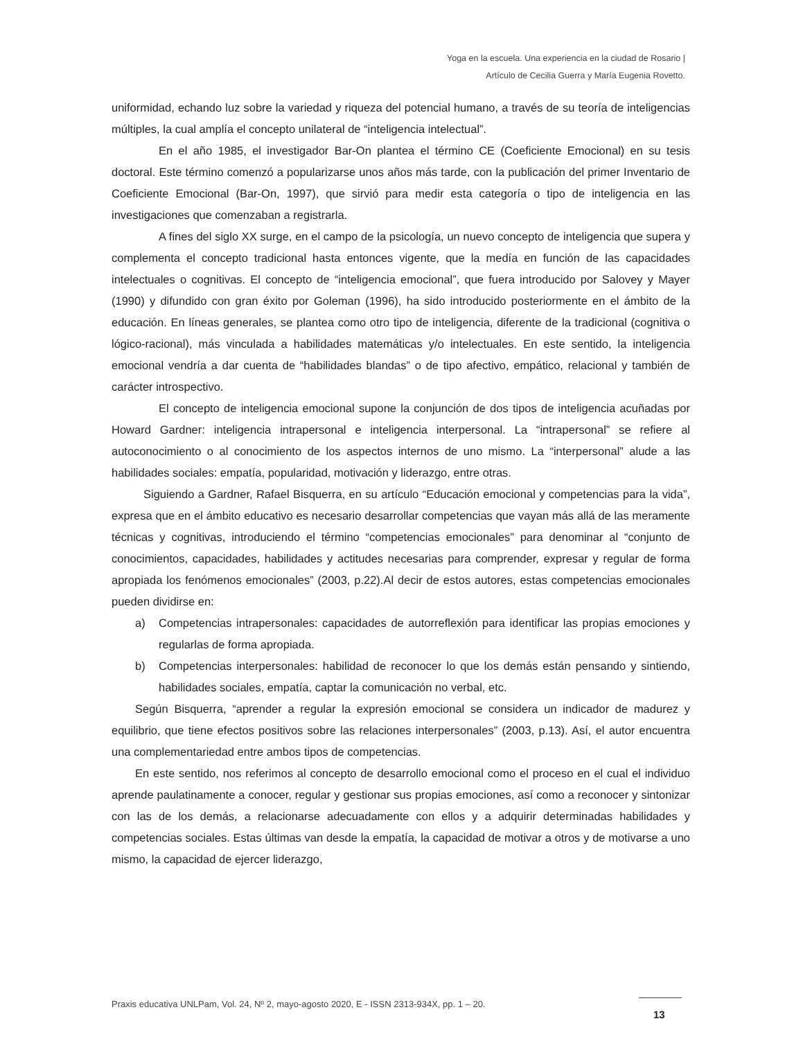Yoga en la escuela. Una experiencia en la ciudad de Rosario |
Artículo de Cecilia Guerra y María Eugenia Rovetto.
uniformidad, echando luz sobre la variedad y riqueza del potencial humano, a través de su teoría de inteligencias múltiples, la cual amplía el concepto unilateral de “inteligencia intelectual”.
En el año 1985, el investigador Bar-On plantea el término CE (Coeficiente Emocional) en su tesis doctoral. Este término comenzó a popularizarse unos años más tarde, con la publicación del primer Inventario de Coeficiente Emocional (Bar-On, 1997), que sirvió para medir esta categoría o tipo de inteligencia en las investigaciones que comenzaban a registrarla.
A fines del siglo XX surge, en el campo de la psicología, un nuevo concepto de inteligencia que supera y complementa el concepto tradicional hasta entonces vigente, que la medía en función de las capacidades intelectuales o cognitivas. El concepto de “inteligencia emocional”, que fuera introducido por Salovey y Mayer (1990) y difundido con gran éxito por Goleman (1996), ha sido introducido posteriormente en el ámbito de la educación. En líneas generales, se plantea como otro tipo de inteligencia, diferente de la tradicional (cognitiva o lógico-racional), más vinculada a habilidades matemáticas y/o intelectuales. En este sentido, la inteligencia emocional vendría a dar cuenta de “habilidades blandas” o de tipo afectivo, empático, relacional y también de carácter introspectivo.
El concepto de inteligencia emocional supone la conjunción de dos tipos de inteligencia acuñadas por Howard Gardner: inteligencia intrapersonal e inteligencia interpersonal. La “intrapersonal” se refiere al autoconocimiento o al conocimiento de los aspectos internos de uno mismo. La “interpersonal” alude a las habilidades sociales: empatía, popularidad, motivación y liderazgo, entre otras.
Siguiendo a Gardner, Rafael Bisquerra, en su artículo “Educación emocional y competencias para la vida”, expresa que en el ámbito educativo es necesario desarrollar competencias que vayan más allá de las meramente técnicas y cognitivas, introduciendo el término “competencias emocionales” para denominar al “conjunto de conocimientos, capacidades, habilidades y actitudes necesarias para comprender, expresar y regular de forma apropiada los fenómenos emocionales” (2003, p.22).Al decir de estos autores, estas competencias emocionales pueden dividirse en:
a) Competencias intrapersonales: capacidades de autorreflexión para identificar las propias emociones y regularlas de forma apropiada.
b) Competencias interpersonales: habilidad de reconocer lo que los demás están pensando y sintiendo, habilidades sociales, empatía, captar la comunicación no verbal, etc.
Según Bisquerra, “aprender a regular la expresión emocional se considera un indicador de madurez y equilibrio, que tiene efectos positivos sobre las relaciones interpersonales” (2003, p.13). Así, el autor encuentra una complementariedad entre ambos tipos de competencias.
En este sentido, nos referimos al concepto de desarrollo emocional como el proceso en el cual el individuo aprende paulatinamente a conocer, regular y gestionar sus propias emociones, así como a reconocer y sintonizar con las de los demás, a relacionarse adecuadamente con ellos y a adquirir determinadas habilidades y competencias sociales. Estas últimas van desde la empatía, la capacidad de motivar a otros y de motivarse a uno mismo, la capacidad de ejercer liderazgo,
Praxis educativa UNLPam, Vol. 24, Nº 2, mayo-agosto 2020, E - ISSN 2313-934X, pp. 1 – 20.
13